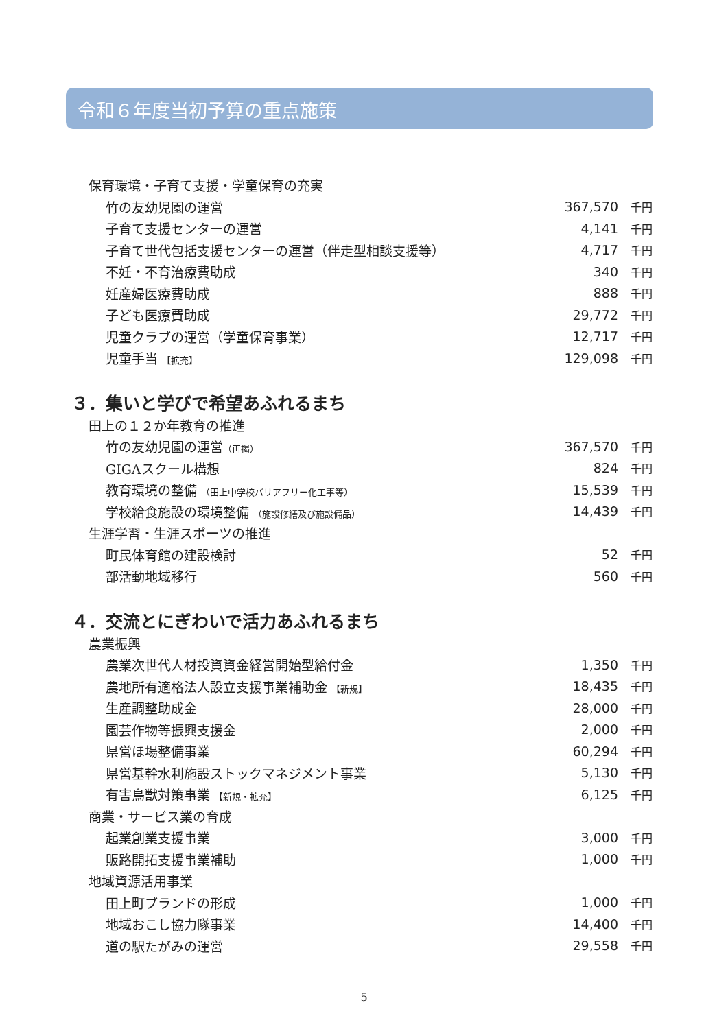令和６年度当初予算の重点施策
| 保育環境・子育て支援・学童保育の充実 | | |
| 竹の友幼児園の運営 | 367,570 | 千円 |
| 子育て支援センターの運営 | 4,141 | 千円 |
| 子育て世代包括支援センターの運営（伴走型相談支援等） | 4,717 | 千円 |
| 不妊・不育治療費助成 | 340 | 千円 |
| 妊産婦医療費助成 | 888 | 千円 |
| 子ども医療費助成 | 29,772 | 千円 |
| 児童クラブの運営（学童保育事業） | 12,717 | 千円 |
| 児童手当 【拡充】 | 129,098 | 千円 |
３．集いと学びで希望あふれるまち
| 田上の１２か年教育の推進 | | |
| 竹の友幼児園の運営 （再掲） | 367,570 | 千円 |
| GIGAスクール構想 | 824 | 千円 |
| 教育環境の整備 （田上中学校バリアフリー化工事等） | 15,539 | 千円 |
| 学校給食施設の環境整備 （施設修繕及び施設備品） | 14,439 | 千円 |
| 生涯学習・生涯スポーツの推進 | | |
| 町民体育館の建設検討 | 52 | 千円 |
| 部活動地域移行 | 560 | 千円 |
４．交流とにぎわいで活力あふれるまち
| 農業振興 | | |
| 農業次世代人材投資資金経営開始型給付金 | 1,350 | 千円 |
| 農地所有適格法人設立支援事業補助金 【新規】 | 18,435 | 千円 |
| 生産調整助成金 | 28,000 | 千円 |
| 園芸作物等振興支援金 | 2,000 | 千円 |
| 県営ほ場整備事業 | 60,294 | 千円 |
| 県営基幹水利施設ストックマネジメント事業 | 5,130 | 千円 |
| 有害鳥獣対策事業 【新規・拡充】 | 6,125 | 千円 |
| 商業・サービス業の育成 | | |
| 起業創業支援事業 | 3,000 | 千円 |
| 販路開拓支援事業補助 | 1,000 | 千円 |
| 地域資源活用事業 | | |
| 田上町ブランドの形成 | 1,000 | 千円 |
| 地域おこし協力隊事業 | 14,400 | 千円 |
| 道の駅たがみの運営 | 29,558 | 千円 |
5